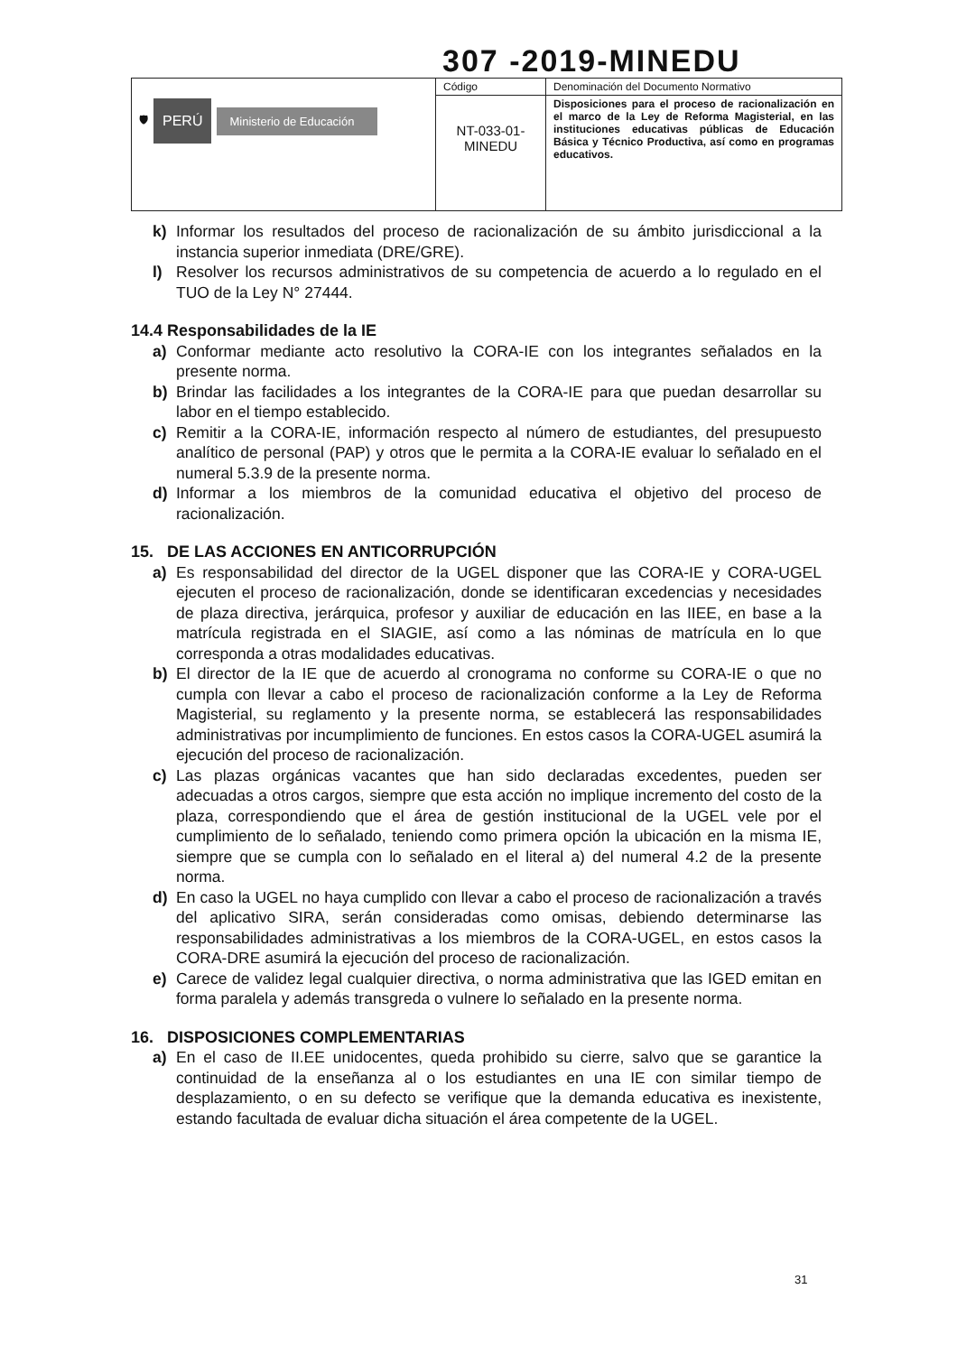307 -2019-MINEDU
| 🛡 PERÚ Ministerio de Educación | Código | Denominación del Documento Normativo |
| | NT-033-01- MINEDU | Disposiciones para el proceso de racionalización en el marco de la Ley de Reforma Magisterial, en las instituciones educativas públicas de Educación Básica y Técnico Productiva, así como en programas educativos. |
k) Informar los resultados del proceso de racionalización de su ámbito jurisdiccional a la instancia superior inmediata (DRE/GRE).
l) Resolver los recursos administrativos de su competencia de acuerdo a lo regulado en el TUO de la Ley N° 27444.
14.4 Responsabilidades de la IE
a) Conformar mediante acto resolutivo la CORA-IE con los integrantes señalados en la presente norma.
b) Brindar las facilidades a los integrantes de la CORA-IE para que puedan desarrollar su labor en el tiempo establecido.
c) Remitir a la CORA-IE, información respecto al número de estudiantes, del presupuesto analítico de personal (PAP) y otros que le permita a la CORA-IE evaluar lo señalado en el numeral 5.3.9 de la presente norma.
d) Informar a los miembros de la comunidad educativa el objetivo del proceso de racionalización.
15. DE LAS ACCIONES EN ANTICORRUPCIÓN
a) Es responsabilidad del director de la UGEL disponer que las CORA-IE y CORA-UGEL ejecuten el proceso de racionalización, donde se identificaran excedencias y necesidades de plaza directiva, jerárquica, profesor y auxiliar de educación en las IIEE, en base a la matrícula registrada en el SIAGIE, así como a las nóminas de matrícula en lo que corresponda a otras modalidades educativas.
b) El director de la IE que de acuerdo al cronograma no conforme su CORA-IE o que no cumpla con llevar a cabo el proceso de racionalización conforme a la Ley de Reforma Magisterial, su reglamento y la presente norma, se establecerá las responsabilidades administrativas por incumplimiento de funciones. En estos casos la CORA-UGEL asumirá la ejecución del proceso de racionalización.
c) Las plazas orgánicas vacantes que han sido declaradas excedentes, pueden ser adecuadas a otros cargos, siempre que esta acción no implique incremento del costo de la plaza, correspondiendo que el área de gestión institucional de la UGEL vele por el cumplimiento de lo señalado, teniendo como primera opción la ubicación en la misma IE, siempre que se cumpla con lo señalado en el literal a) del numeral 4.2 de la presente norma.
d) En caso la UGEL no haya cumplido con llevar a cabo el proceso de racionalización a través del aplicativo SIRA, serán consideradas como omisas, debiendo determinarse las responsabilidades administrativas a los miembros de la CORA-UGEL, en estos casos la CORA-DRE asumirá la ejecución del proceso de racionalización.
e) Carece de validez legal cualquier directiva, o norma administrativa que las IGED emitan en forma paralela y además transgreda o vulnere lo señalado en la presente norma.
16. DISPOSICIONES COMPLEMENTARIAS
a) En el caso de II.EE unidocentes, queda prohibido su cierre, salvo que se garantice la continuidad de la enseñanza al o los estudiantes en una IE con similar tiempo de desplazamiento, o en su defecto se verifique que la demanda educativa es inexistente, estando facultada de evaluar dicha situación el área competente de la UGEL.
31